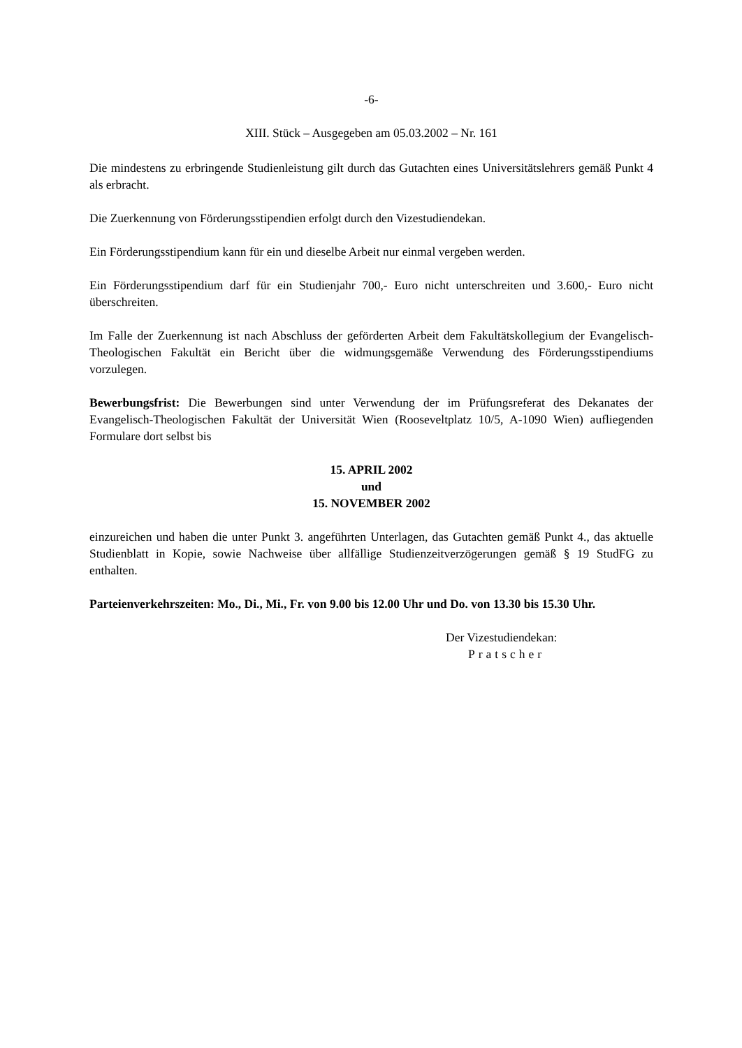-6-
XIII. Stück – Ausgegeben am 05.03.2002 – Nr. 161
Die mindestens zu erbringende Studienleistung gilt durch das Gutachten eines Universitätslehrers gemäß Punkt 4 als erbracht.
Die Zuerkennung von Förderungsstipendien erfolgt durch den Vizestudiendekan.
Ein Förderungsstipendium kann für ein und dieselbe Arbeit nur einmal vergeben werden.
Ein Förderungsstipendium darf für ein Studienjahr 700,- Euro nicht unterschreiten und 3.600,- Euro nicht überschreiten.
Im Falle der Zuerkennung ist nach Abschluss der geförderten Arbeit dem Fakultätskollegium der Evangelisch-Theologischen Fakultät ein Bericht über die widmungsgemäße Verwendung des Förderungsstipendiums vorzulegen.
Bewerbungsfrist: Die Bewerbungen sind unter Verwendung der im Prüfungsreferat des Dekanates der Evangelisch-Theologischen Fakultät der Universität Wien (Rooseveltplatz 10/5, A-1090 Wien) aufliegenden Formulare dort selbst bis
15. APRIL 2002
und
15. NOVEMBER 2002
einzureichen und haben die unter Punkt 3. angeführten Unterlagen, das Gutachten gemäß Punkt 4., das aktuelle Studienblatt in Kopie, sowie Nachweise über allfällige Studienzeitverzögerungen gemäß § 19 StudFG zu enthalten.
Parteienverkehrszeiten: Mo., Di., Mi., Fr. von 9.00 bis 12.00 Uhr und Do. von 13.30 bis 15.30 Uhr.
Der Vizestudiendekan:
Pratscher